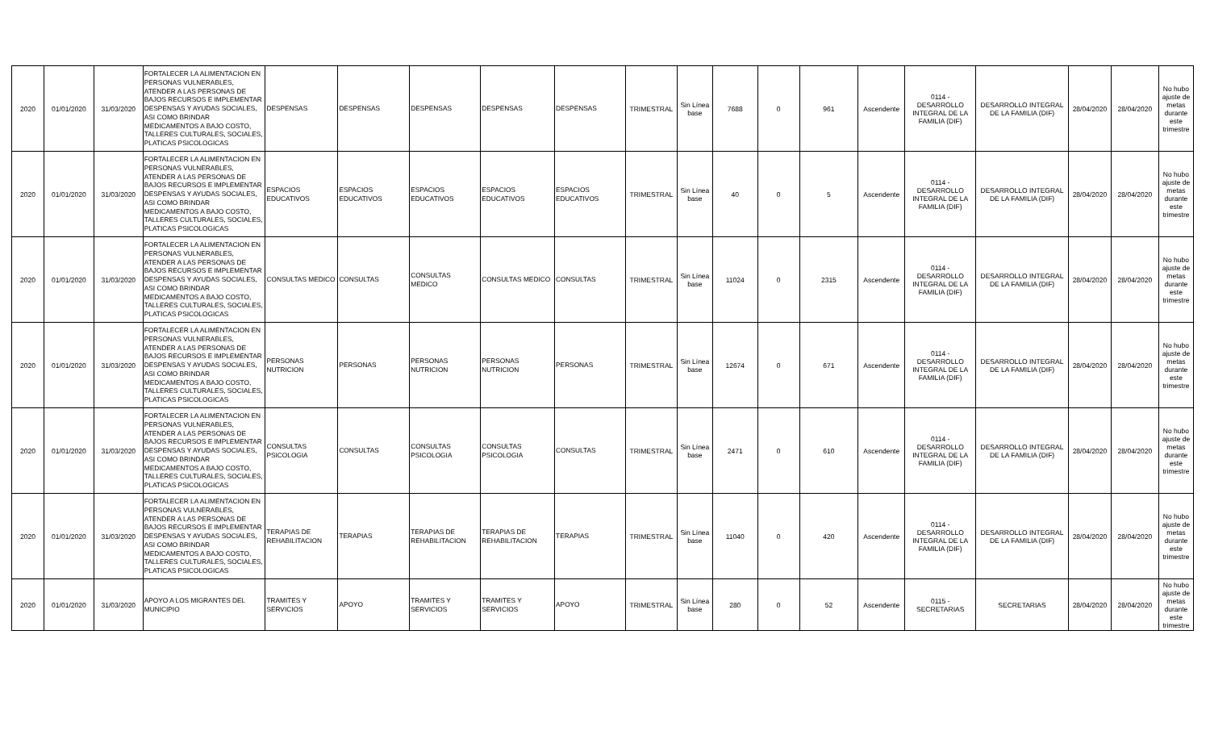| 2020 | 01/01/2020 | 31/03/2020 | FORTALECER LA ALIMENTACION EN PERSONAS VULNERABLES, ATENDER A LAS PERSONAS DE BAJOS RECURSOS E IMPLEMENTAR DESPENSAS Y AYUDAS SOCIALES, ASI COMO BRINDAR MEDICAMENTOS A BAJO COSTO, TALLERES CULTURALES, SOCIALES, PLATICAS PSICOLOGICAS | DESPENSAS | DESPENSAS | DESPENSAS | DESPENSAS | DESPENSAS | TRIMESTRAL | Sin Línea base | 7688 | 0 | 961 | Ascendente | 0114 - DESARROLLO INTEGRAL DE LA FAMILIA (DIF) | DESARROLLO INTEGRAL DE LA FAMILIA (DIF) | 28/04/2020 | 28/04/2020 | No hubo ajuste de metas durante este trimestre |
| 2020 | 01/01/2020 | 31/03/2020 | FORTALECER LA ALIMENTACION EN PERSONAS VULNERABLES, ATENDER A LAS PERSONAS DE BAJOS RECURSOS E IMPLEMENTAR DESPENSAS Y AYUDAS SOCIALES, ASI COMO BRINDAR MEDICAMENTOS A BAJO COSTO, TALLERES CULTURALES, SOCIALES, PLATICAS PSICOLOGICAS | ESPACIOS EDUCATIVOS | ESPACIOS EDUCATIVOS | ESPACIOS EDUCATIVOS | ESPACIOS EDUCATIVOS | ESPACIOS EDUCATIVOS | TRIMESTRAL | Sin Línea base | 40 | 0 | 5 | Ascendente | 0114 - DESARROLLO INTEGRAL DE LA FAMILIA (DIF) | DESARROLLO INTEGRAL DE LA FAMILIA (DIF) | 28/04/2020 | 28/04/2020 | No hubo ajuste de metas durante este trimestre |
| 2020 | 01/01/2020 | 31/03/2020 | FORTALECER LA ALIMENTACION EN PERSONAS VULNERABLES, ATENDER A LAS PERSONAS DE BAJOS RECURSOS E IMPLEMENTAR DESPENSAS Y AYUDAS SOCIALES, ASI COMO BRINDAR MEDICAMENTOS A BAJO COSTO, TALLERES CULTURALES, SOCIALES, PLATICAS PSICOLOGICAS | CONSULTAS MEDICO | CONSULTAS | CONSULTAS MEDICO | CONSULTAS MEDICO | CONSULTAS | TRIMESTRAL | Sin Línea base | 11024 | 0 | 2315 | Ascendente | 0114 - DESARROLLO INTEGRAL DE LA FAMILIA (DIF) | DESARROLLO INTEGRAL DE LA FAMILIA (DIF) | 28/04/2020 | 28/04/2020 | No hubo ajuste de metas durante este trimestre |
| 2020 | 01/01/2020 | 31/03/2020 | FORTALECER LA ALIMENTACION EN PERSONAS VULNERABLES, ATENDER A LAS PERSONAS DE BAJOS RECURSOS E IMPLEMENTAR DESPENSAS Y AYUDAS SOCIALES, ASI COMO BRINDAR MEDICAMENTOS A BAJO COSTO, TALLERES CULTURALES, SOCIALES, PLATICAS PSICOLOGICAS | PERSONAS NUTRICION | PERSONAS | PERSONAS NUTRICION | PERSONAS NUTRICION | PERSONAS | TRIMESTRAL | Sin Línea base | 12674 | 0 | 671 | Ascendente | 0114 - DESARROLLO INTEGRAL DE LA FAMILIA (DIF) | DESARROLLO INTEGRAL DE LA FAMILIA (DIF) | 28/04/2020 | 28/04/2020 | No hubo ajuste de metas durante este trimestre |
| 2020 | 01/01/2020 | 31/03/2020 | FORTALECER LA ALIMENTACION EN PERSONAS VULNERABLES, ATENDER A LAS PERSONAS DE BAJOS RECURSOS E IMPLEMENTAR DESPENSAS Y AYUDAS SOCIALES, ASI COMO BRINDAR MEDICAMENTOS A BAJO COSTO, TALLERES CULTURALES, SOCIALES, PLATICAS PSICOLOGICAS | CONSULTAS PSICOLOGIA | CONSULTAS | CONSULTAS PSICOLOGIA | CONSULTAS PSICOLOGIA | CONSULTAS | TRIMESTRAL | Sin Línea base | 2471 | 0 | 610 | Ascendente | 0114 - DESARROLLO INTEGRAL DE LA FAMILIA (DIF) | DESARROLLO INTEGRAL DE LA FAMILIA (DIF) | 28/04/2020 | 28/04/2020 | No hubo ajuste de metas durante este trimestre |
| 2020 | 01/01/2020 | 31/03/2020 | FORTALECER LA ALIMENTACION EN PERSONAS VULNERABLES, ATENDER A LAS PERSONAS DE BAJOS RECURSOS E IMPLEMENTAR DESPENSAS Y AYUDAS SOCIALES, ASI COMO BRINDAR MEDICAMENTOS A BAJO COSTO, TALLERES CULTURALES, SOCIALES, PLATICAS PSICOLOGICAS | TERAPIAS DE REHABILITACION | TERAPIAS | TERAPIAS DE REHABILITACION | TERAPIAS DE REHABILITACION | TERAPIAS | TRIMESTRAL | Sin Línea base | 11040 | 0 | 420 | Ascendente | 0114 - DESARROLLO INTEGRAL DE LA FAMILIA (DIF) | DESARROLLO INTEGRAL DE LA FAMILIA (DIF) | 28/04/2020 | 28/04/2020 | No hubo ajuste de metas durante este trimestre |
| 2020 | 01/01/2020 | 31/03/2020 | APOYO A LOS MIGRANTES DEL MUNICIPIO | TRAMITES Y SERVICIOS | APOYO | TRAMITES Y SERVICIOS | TRAMITES Y SERVICIOS | APOYO | TRIMESTRAL | Sin Línea base | 280 | 0 | 52 | Ascendente | 0115 - SECRETARIAS | SECRETARIAS | 28/04/2020 | 28/04/2020 | No hubo ajuste de metas durante este trimestre |